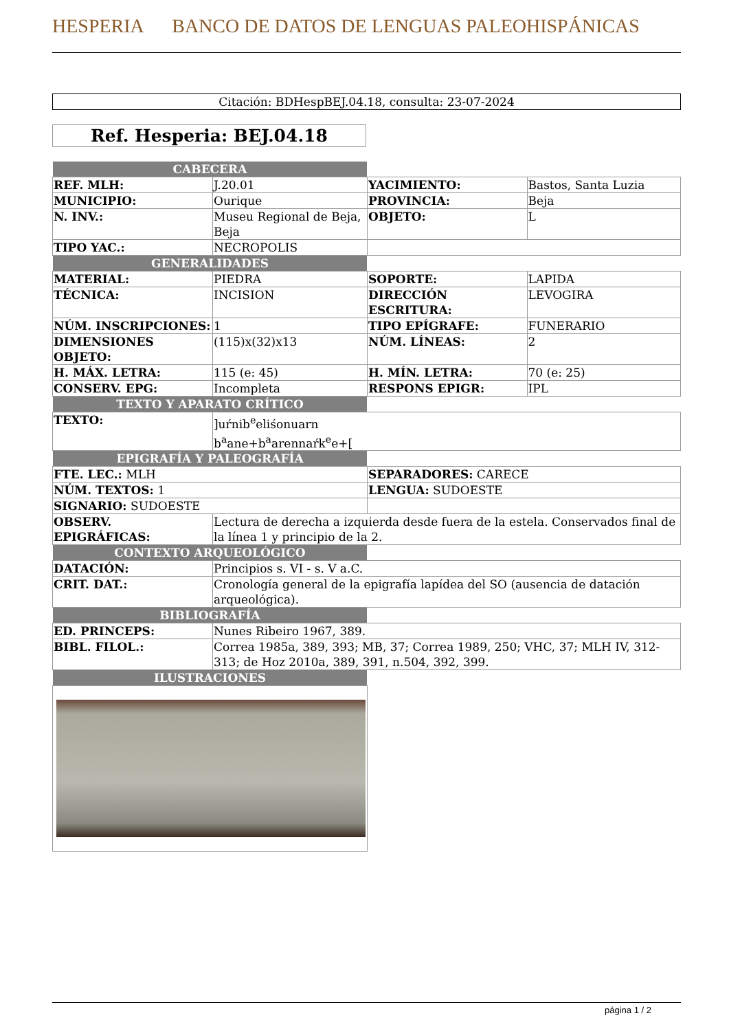HESPERIA BANCO DE DATOS DE LENGUAS PALEOHISPÁNICAS
Citación: BDHespBEJ.04.18, consulta: 23-07-2024
Ref. Hesperia: BEJ.04.18
| CABECERA | | | |
| REF. MLH: | J.20.01 | YACIMIENTO: | Bastos, Santa Luzia |
| MUNICIPIO: | Ourique | PROVINCIA: | Beja |
| N. INV.: | Museu Regional de Beja, Beja | OBJETO: | L |
| TIPO YAC.: | NECROPOLIS | | |
| GENERALIDADES | | | |
| MATERIAL: | PIEDRA | SOPORTE: | LAPIDA |
| TÉCNICA: | INCISION | DIRECCIÓN ESCRITURA: | LEVOGIRA |
| NÚM. INSCRIPCIONES: | 1 | TIPO EPÍGRAFE: | FUNERARIO |
| DIMENSIONES OBJETO: | (115)x(32)x13 | NÚM. LÍNEAS: | 2 |
| H. MÁX. LETRA: | 115 (e: 45) | H. MÍN. LETRA: | 70 (e: 25) |
| CONSERV. EPG: | Incompleta | RESPONS EPIGR: | IPL |
| TEXTO Y APARATO CRÍTICO | | | |
| TEXTO: | ]uŕnib<sup>e</sup>eliśonuarn b<sup>a</sup>ane+b<sup>a</sup>arennaŕk<sup>e</sup>e+[ | | |
| EPIGRAFÍA Y PALEOGRAFÍA | | | |
| FTE. LEC.: MLH | | SEPARADORES: CARECE | |
| NÚM. TEXTOS: 1 | | LENGUA: SUDOESTE | |
| SIGNARIO: SUDOESTE | | | |
| OBSERV. EPIGRÁFICAS: | Lectura de derecha a izquierda desde fuera de la estela. Conservados final de la línea 1 y principio de la 2. | | |
| CONTEXTO ARQUEOLÓGICO | | | |
| DATACIÓN: | Principios s. VI - s. V a.C. | | |
| CRIT. DAT.: | Cronología general de la epigrafía lapídea del SO (ausencia de datación arqueológica). | | |
| BIBLIOGRAFÍA | | | |
| ED. PRINCEPS: | Nunes Ribeiro 1967, 389. | | |
| BIBL. FILOL.: | Correa 1985a, 389, 393; MB, 37; Correa 1989, 250; VHC, 37; MLH IV, 312-313; de Hoz 2010a, 389, 391, n.504, 392, 399. | | |
| ILUSTRACIONES | | | |
página 1 / 2